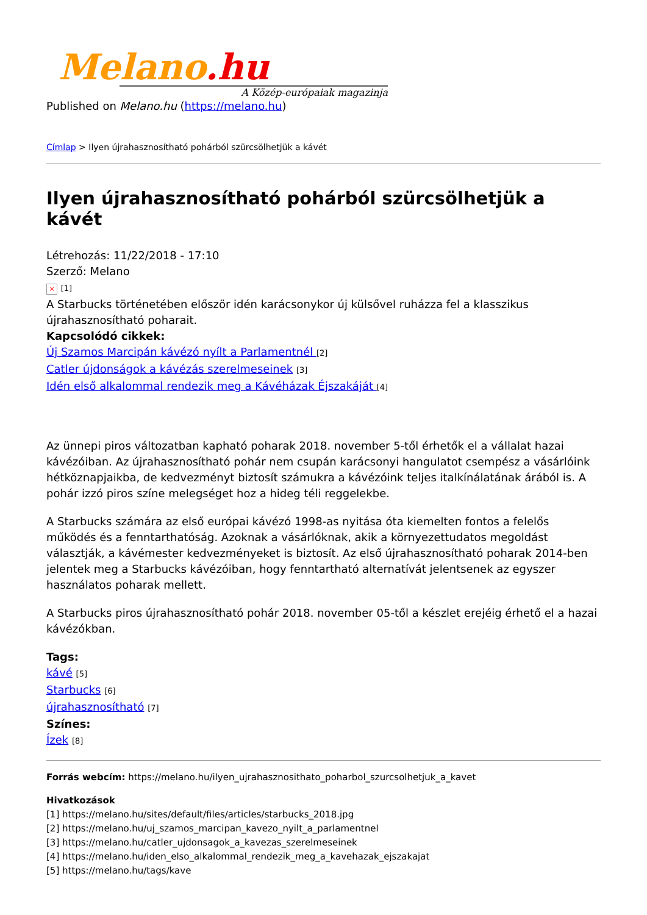Melano.hu
A Közép-európaiak magazinja
Published on Melano.hu (https://melano.hu)
Címlap > Ilyen újrahasznosítható pohárból szürcsölhetjük a kávét
Ilyen újrahasznosítható pohárból szürcsölhetjük a kávét
Létrehozás: 11/22/2018 - 17:10
Szerző: Melano
× [1]
A Starbucks történetében először idén karácsonykor új külsővel ruházza fel a klasszikus újrahasznosítható poharait.
Kapcsolódó cikkek:
Új Szamos Marcipán kávézó nyílt a Parlamentnél [2]
Catler újdonságok a kávézás szerelmeseinek [3]
Idén első alkalommal rendezik meg a Kávéházak Éjszakáját [4]
Az ünnepi piros változatban kapható poharak 2018. november 5-től érhetők el a vállalat hazai kávézóiban. Az újrahasznosítható pohár nem csupán karácsonyi hangulatot csempész a vásárlóink hétköznapjaikba, de kedvezményt biztosít számukra a kávézóink teljes italkínálatának árából is. A pohár izzó piros színe melegséget hoz a hideg téli reggelekbe.
A Starbucks számára az első európai kávézó 1998-as nyitása óta kiemelten fontos a felelős működés és a fenntarthatóság. Azoknak a vásárlóknak, akik a környezettudatos megoldást választják, a kávémester kedvezményeket is biztosít. Az első újrahasznosítható poharak 2014-ben jelentek meg a Starbucks kávézóiban, hogy fenntartható alternatívát jelentsenek az egyszer használatos poharak mellett.
A Starbucks piros újrahasznosítható pohár 2018. november 05-től a készlet erejéig érhető el a hazai kávézókban.
Tags:
kávé [5]
Starbucks [6]
újrahasznosítható [7]
Színes:
Ízek [8]
Forrás webcím: https://melano.hu/ilyen_ujrahasznosithato_poharbol_szurcsolhetjuk_a_kavet
Hivatkozások
[1] https://melano.hu/sites/default/files/articles/starbucks_2018.jpg
[2] https://melano.hu/uj_szamos_marcipan_kavezo_nyilt_a_parlamentnel
[3] https://melano.hu/catler_ujdonsagok_a_kavezas_szerelmeseinek
[4] https://melano.hu/iden_elso_alkalommal_rendezik_meg_a_kavehazak_ejszakajat
[5] https://melano.hu/tags/kave